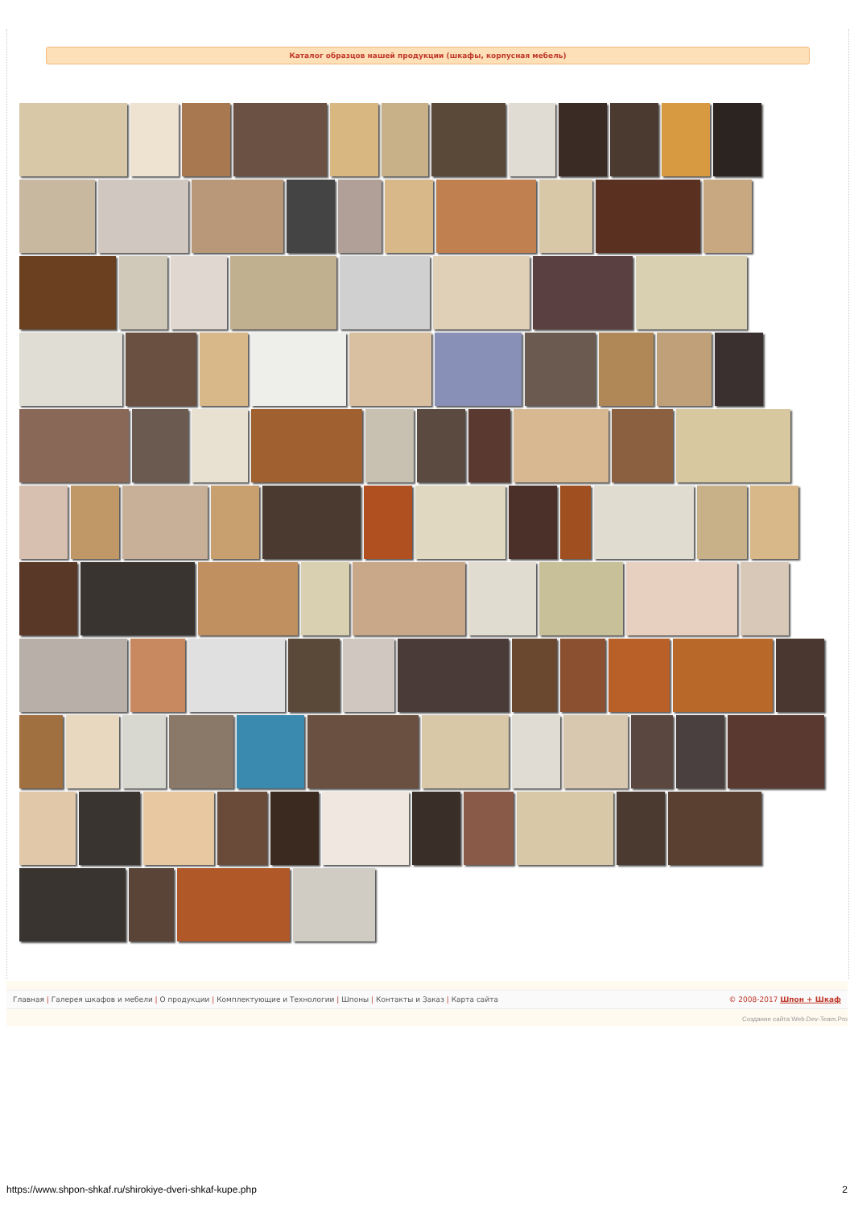Каталог образцов нашей продукции (шкафы, корпусная мебель)
Главная | Галерея шкафов и мебели | О продукции | Комплектующие и Технологии | Шпоны | Контакты и Заказ | Карта сайта © 2008-2017 Шпон + Шкаф
Создание сайта Web.Dev-Team.Pro
https://www.shpon-shkaf.ru/shirokiye-dveri-shkaf-kupe.php
2